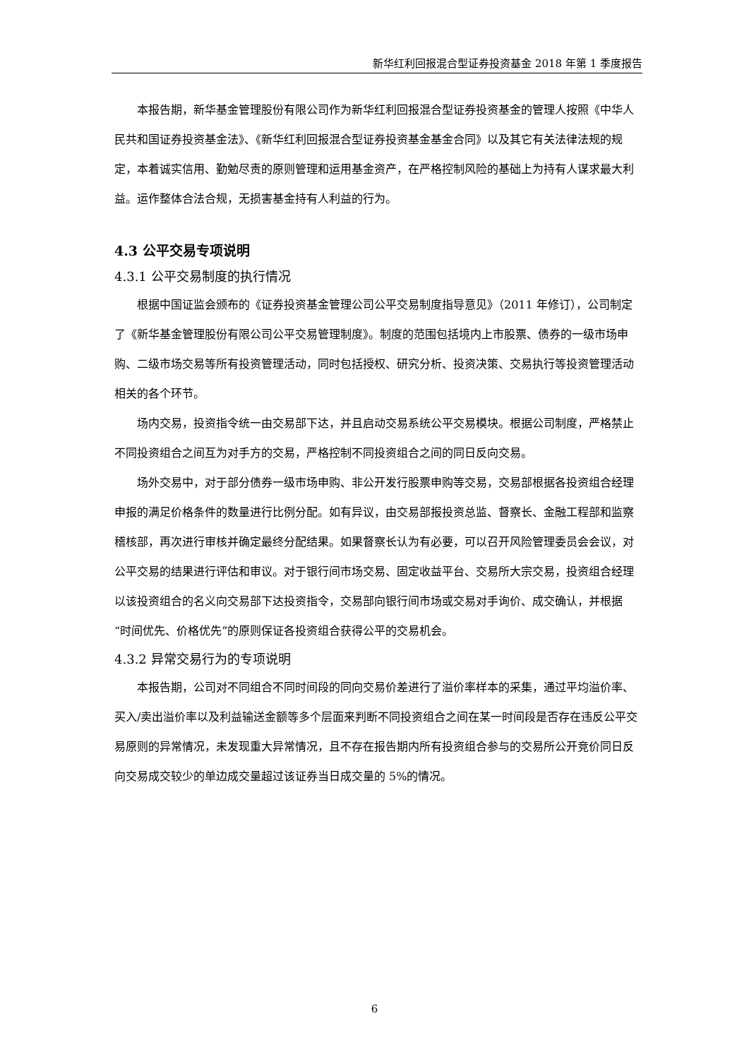新华红利回报混合型证券投资基金 2018 年第 1 季度报告
本报告期，新华基金管理股份有限公司作为新华红利回报混合型证券投资基金的管理人按照《中华人民共和国证券投资基金法》、《新华红利回报混合型证券投资基金基金合同》以及其它有关法律法规的规定，本着诚实信用、勤勉尽责的原则管理和运用基金资产，在严格控制风险的基础上为持有人谋求最大利益。运作整体合法合规，无损害基金持有人利益的行为。
4.3 公平交易专项说明
4.3.1 公平交易制度的执行情况
根据中国证监会颁布的《证券投资基金管理公司公平交易制度指导意见》（2011 年修订），公司制定了《新华基金管理股份有限公司公平交易管理制度》。制度的范围包括境内上市股票、债券的一级市场申购、二级市场交易等所有投资管理活动，同时包括授权、研究分析、投资决策、交易执行等投资管理活动相关的各个环节。
场内交易，投资指令统一由交易部下达，并且启动交易系统公平交易模块。根据公司制度，严格禁止不同投资组合之间互为对手方的交易，严格控制不同投资组合之间的同日反向交易。
场外交易中，对于部分债券一级市场申购、非公开发行股票申购等交易，交易部根据各投资组合经理申报的满足价格条件的数量进行比例分配。如有异议，由交易部报投资总监、督察长、金融工程部和监察稽核部，再次进行审核并确定最终分配结果。如果督察长认为有必要，可以召开风险管理委员会会议，对公平交易的结果进行评估和审议。对于银行间市场交易、固定收益平台、交易所大宗交易，投资组合经理以该投资组合的名义向交易部下达投资指令，交易部向银行间市场或交易对手询价、成交确认，并根据“时间优先、价格优先”的原则保证各投资组合获得公平的交易机会。
4.3.2 异常交易行为的专项说明
本报告期，公司对不同组合不同时间段的同向交易价差进行了溢价率样本的采集，通过平均溢价率、买入/卖出溢价率以及利益输送金额等多个层面来判断不同投资组合之间在某一时间段是否存在违反公平交易原则的异常情况，未发现重大异常情况，且不存在报告期内所有投资组合参与的交易所公开竞价同日反向交易成交较少的单边成交量超过该证券当日成交量的 5%的情况。
6